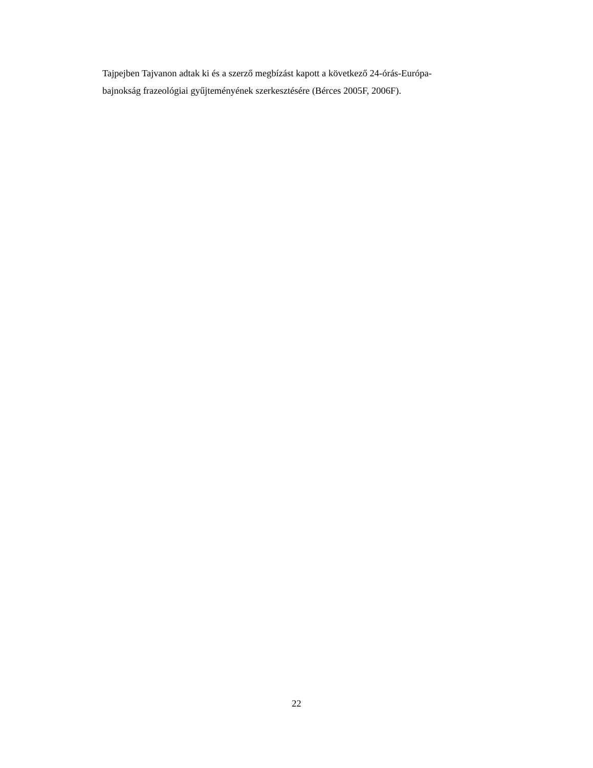Tajpejben Tajvanon adtak ki és a szerző megbízást kapott a következő 24-órás-Európa-
bajnokság frazeológiai gyűjteményének szerkesztésére (Bérces 2005F, 2006F).
22